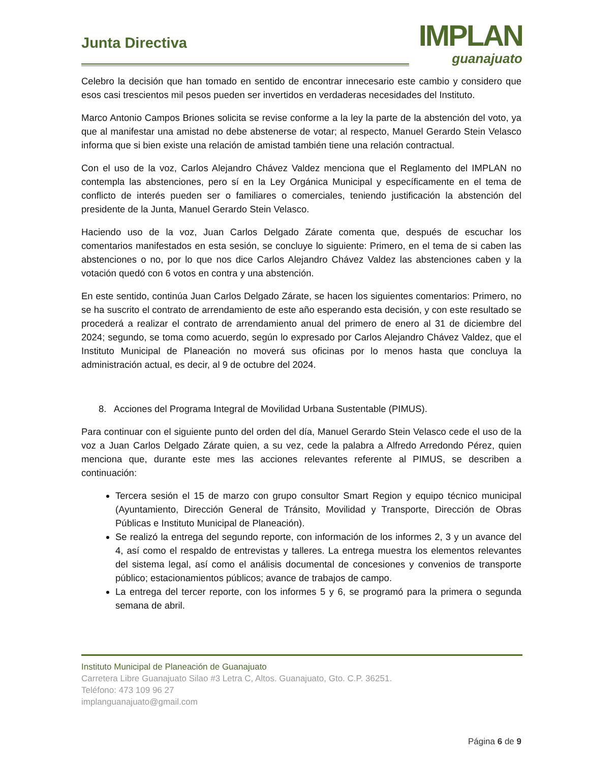Junta Directiva
IMPLAN
guanajuato
Celebro la decisión que han tomado en sentido de encontrar innecesario este cambio y considero que esos casi trescientos mil pesos pueden ser invertidos en verdaderas necesidades del Instituto.
Marco Antonio Campos Briones solicita se revise conforme a la ley la parte de la abstención del voto, ya que al manifestar una amistad no debe abstenerse de votar; al respecto, Manuel Gerardo Stein Velasco informa que si bien existe una relación de amistad también tiene una relación contractual.
Con el uso de la voz, Carlos Alejandro Chávez Valdez menciona que el Reglamento del IMPLAN no contempla las abstenciones, pero sí en la Ley Orgánica Municipal y específicamente en el tema de conflicto de interés pueden ser o familiares o comerciales, teniendo justificación la abstención del presidente de la Junta, Manuel Gerardo Stein Velasco.
Haciendo uso de la voz, Juan Carlos Delgado Zárate comenta que, después de escuchar los comentarios manifestados en esta sesión, se concluye lo siguiente: Primero, en el tema de si caben las abstenciones o no, por lo que nos dice Carlos Alejandro Chávez Valdez las abstenciones caben y la votación quedó con 6 votos en contra y una abstención.
En este sentido, continúa Juan Carlos Delgado Zárate, se hacen los siguientes comentarios: Primero, no se ha suscrito el contrato de arrendamiento de este año esperando esta decisión, y con este resultado se procederá a realizar el contrato de arrendamiento anual del primero de enero al 31 de diciembre del 2024; segundo, se toma como acuerdo, según lo expresado por Carlos Alejandro Chávez Valdez, que el Instituto Municipal de Planeación no moverá sus oficinas por lo menos hasta que concluya la administración actual, es decir, al 9 de octubre del 2024.
8. Acciones del Programa Integral de Movilidad Urbana Sustentable (PIMUS).
Para continuar con el siguiente punto del orden del día, Manuel Gerardo Stein Velasco cede el uso de la voz a Juan Carlos Delgado Zárate quien, a su vez, cede la palabra a Alfredo Arredondo Pérez, quien menciona que, durante este mes las acciones relevantes referente al PIMUS, se describen a continuación:
Tercera sesión el 15 de marzo con grupo consultor Smart Region y equipo técnico municipal (Ayuntamiento, Dirección General de Tránsito, Movilidad y Transporte, Dirección de Obras Públicas e Instituto Municipal de Planeación).
Se realizó la entrega del segundo reporte, con información de los informes 2, 3 y un avance del 4, así como el respaldo de entrevistas y talleres. La entrega muestra los elementos relevantes del sistema legal, así como el análisis documental de concesiones y convenios de transporte público; estacionamientos públicos; avance de trabajos de campo.
La entrega del tercer reporte, con los informes 5 y 6, se programó para la primera o segunda semana de abril.
Instituto Municipal de Planeación de Guanajuato
Carretera Libre Guanajuato Silao #3 Letra C, Altos. Guanajuato, Gto. C.P. 36251.
Teléfono: 473 109 96 27
implanguanajuato@gmail.com
Página 6 de 9